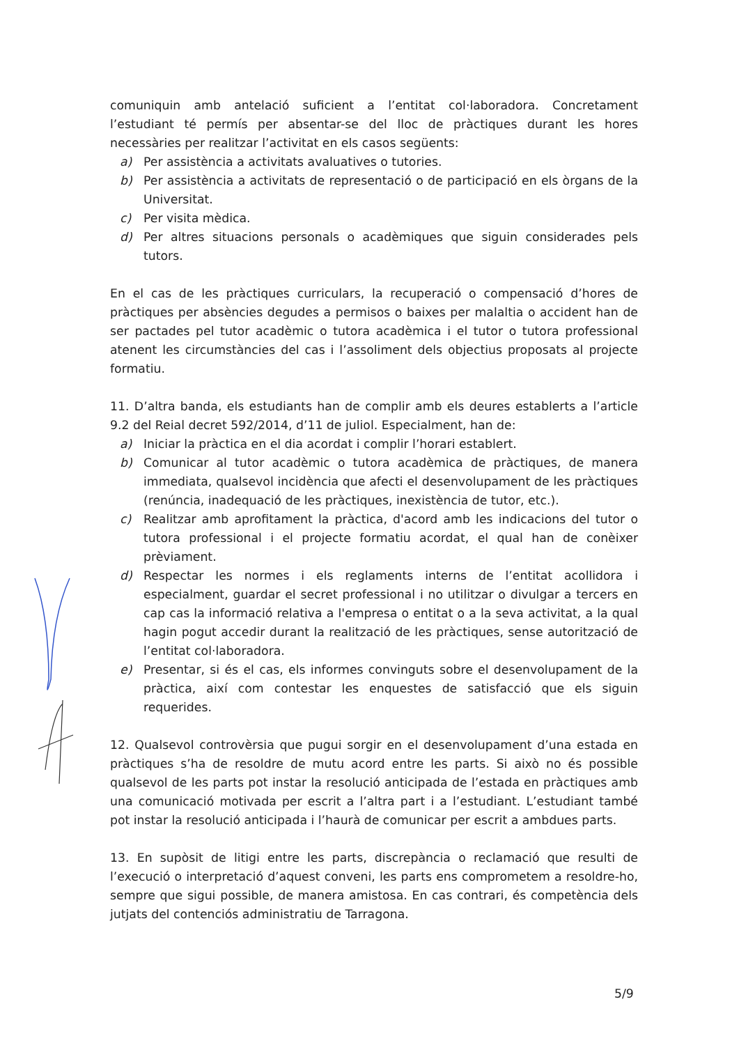comuniquin amb antelació suficient a l’entitat col·laboradora. Concretament l’estudiant té permís per absentar-se del lloc de pràctiques durant les hores necessàries per realitzar l’activitat en els casos següents:
a) Per assistència a activitats avaluatives o tutories.
b) Per assistència a activitats de representació o de participació en els òrgans de la Universitat.
c) Per visita mèdica.
d) Per altres situacions personals o acadèmiques que siguin considerades pels tutors.
En el cas de les pràctiques curriculars, la recuperació o compensació d’hores de pràctiques per absències degudes a permisos o baixes per malaltia o accident han de ser pactades pel tutor acadèmic o tutora acadèmica i el tutor o tutora professional atenent les circumstàncies del cas i l’assoliment dels objectius proposats al projecte formatiu.
11. D’altra banda, els estudiants han de complir amb els deures establerts a l’article 9.2 del Reial decret 592/2014, d’11 de juliol. Especialment, han de:
a) Iniciar la pràctica en el dia acordat i complir l’horari establert.
b) Comunicar al tutor acadèmic o tutora acadèmica de pràctiques, de manera immediata, qualsevol incidència que afecti el desenvolupament de les pràctiques (renúncia, inadequació de les pràctiques, inexistència de tutor, etc.).
c) Realitzar amb aprofitament la pràctica, d'acord amb les indicacions del tutor o tutora professional i el projecte formatiu acordat, el qual han de conèixer prèviament.
d) Respectar les normes i els reglaments interns de l’entitat acollidora i especialment, guardar el secret professional i no utilitzar o divulgar a tercers en cap cas la informació relativa a l'empresa o entitat o a la seva activitat, a la qual hagin pogut accedir durant la realització de les pràctiques, sense autorització de l’entitat col·laboradora.
e) Presentar, si és el cas, els informes convinguts sobre el desenvolupament de la pràctica, així com contestar les enquestes de satisfacció que els siguin requerides.
12. Qualsevol controvèrsia que pugui sorgir en el desenvolupament d’una estada en pràctiques s’ha de resoldre de mutu acord entre les parts. Si això no és possible qualsevol de les parts pot instar la resolució anticipada de l’estada en pràctiques amb una comunicació motivada per escrit a l’altra part i a l’estudiant. L’estudiant també pot instar la resolució anticipada i l’haurà de comunicar per escrit a ambdues parts.
13. En supòsit de litigi entre les parts, discrepància o reclamació que resulti de l’execució o interpretació d’aquest conveni, les parts ens comprometem a resoldre-ho, sempre que sigui possible, de manera amistosa. En cas contrari, és competència dels jutjats del contenciós administratiu de Tarragona.
5/9